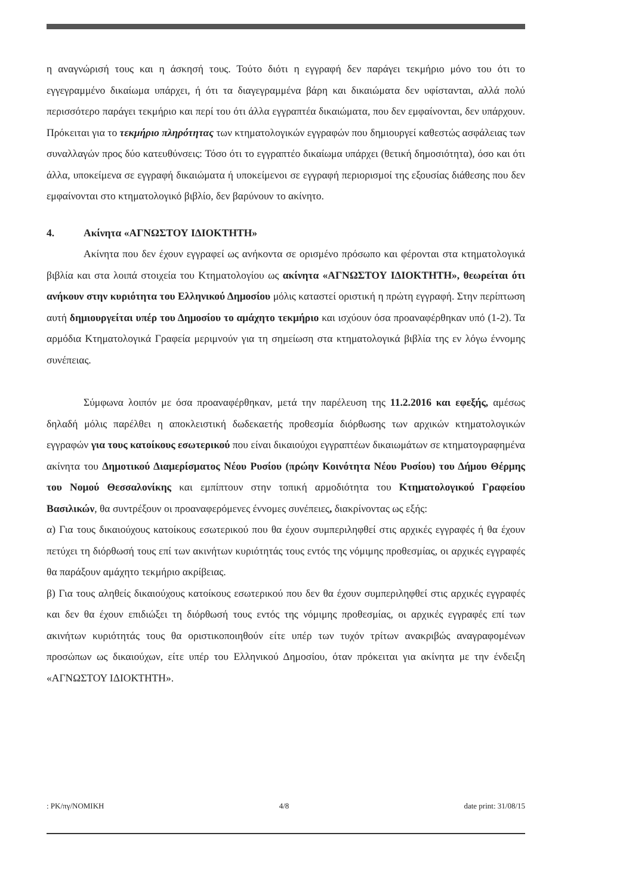η αναγνώρισή τους και η άσκησή τους. Τούτο διότι η εγγραφή δεν παράγει τεκμήριο μόνο του ότι το εγγεγραμμένο δικαίωμα υπάρχει, ή ότι τα διαγεγραμμένα βάρη και δικαιώματα δεν υφίστανται, αλλά πολύ περισσότερο παράγει τεκμήριο και περί του ότι άλλα εγγραπτέα δικαιώματα, που δεν εμφαίνονται, δεν υπάρχουν. Πρόκειται για το τεκμήριο πληρότητας των κτηματολογικών εγγραφών που δημιουργεί καθεστώς ασφάλειας των συναλλαγών προς δύο κατευθύνσεις: Τόσο ότι το εγγραπτέο δικαίωμα υπάρχει (θετική δημοσιότητα), όσο και ότι άλλα, υποκείμενα σε εγγραφή δικαιώματα ή υποκείμενοι σε εγγραφή περιορισμοί της εξουσίας διάθεσης που δεν εμφαίνονται στο κτηματολογικό βιβλίο, δεν βαρύνουν το ακίνητο.
4. Ακίνητα «ΑΓΝΩΣΤΟΥ ΙΔΙΟΚΤΗΤΗ»
Ακίνητα που δεν έχουν εγγραφεί ως ανήκοντα σε ορισμένο πρόσωπο και φέρονται στα κτηματολογικά βιβλία και στα λοιπά στοιχεία του Κτηματολογίου ως ακίνητα «ΑΓΝΩΣΤΟΥ ΙΔΙΟΚΤΗΤΗ», θεωρείται ότι ανήκουν στην κυριότητα του Ελληνικού Δημοσίου μόλις καταστεί οριστική η πρώτη εγγραφή. Στην περίπτωση αυτή δημιουργείται υπέρ του Δημοσίου το αμάχητο τεκμήριο και ισχύουν όσα προαναφέρθηκαν υπό (1-2). Τα αρμόδια Κτηματολογικά Γραφεία μεριμνούν για τη σημείωση στα κτηματολογικά βιβλία της εν λόγω έννομης συνέπειας.
Σύμφωνα λοιπόν με όσα προαναφέρθηκαν, μετά την παρέλευση της 11.2.2016 και εφεξής, αμέσως δηλαδή μόλις παρέλθει η αποκλειστική δωδεκαετής προθεσμία διόρθωσης των αρχικών κτηματολογικών εγγραφών για τους κατοίκους εσωτερικού που είναι δικαιούχοι εγγραπτέων δικαιωμάτων σε κτηματογραφημένα ακίνητα του Δημοτικού Διαμερίσματος Νέου Ρυσίου (πρώην Κοινότητα Νέου Ρυσίου) του Δήμου Θέρμης του Νομού Θεσσαλονίκης και εμπίπτουν στην τοπική αρμοδιότητα του Κτηματολογικού Γραφείου Βασιλικών, θα συντρέξουν οι προαναφερόμενες έννομες συνέπειες, διακρίνοντας ως εξής:
α) Για τους δικαιούχους κατοίκους εσωτερικού που θα έχουν συμπεριληφθεί στις αρχικές εγγραφές ή θα έχουν πετύχει τη διόρθωσή τους επί των ακινήτων κυριότητάς τους εντός της νόμιμης προθεσμίας, οι αρχικές εγγραφές θα παράξουν αμάχητο τεκμήριο ακρίβειας.
β) Για τους αληθείς δικαιούχους κατοίκους εσωτερικού που δεν θα έχουν συμπεριληφθεί στις αρχικές εγγραφές και δεν θα έχουν επιδιώξει τη διόρθωσή τους εντός της νόμιμης προθεσμίας, οι αρχικές εγγραφές επί των ακινήτων κυριότητάς τους θα οριστικοποιηθούν είτε υπέρ των τυχόν τρίτων ανακριβώς αναγραφομένων προσώπων ως δικαιούχων, είτε υπέρ του Ελληνικού Δημοσίου, όταν πρόκειται για ακίνητα με την ένδειξη «ΑΓΝΩΣΤΟΥ ΙΔΙΟΚΤΗΤΗ».
: PK/πγ/ΝΟΜΙΚΗ 4/8 date print: 31/08/15